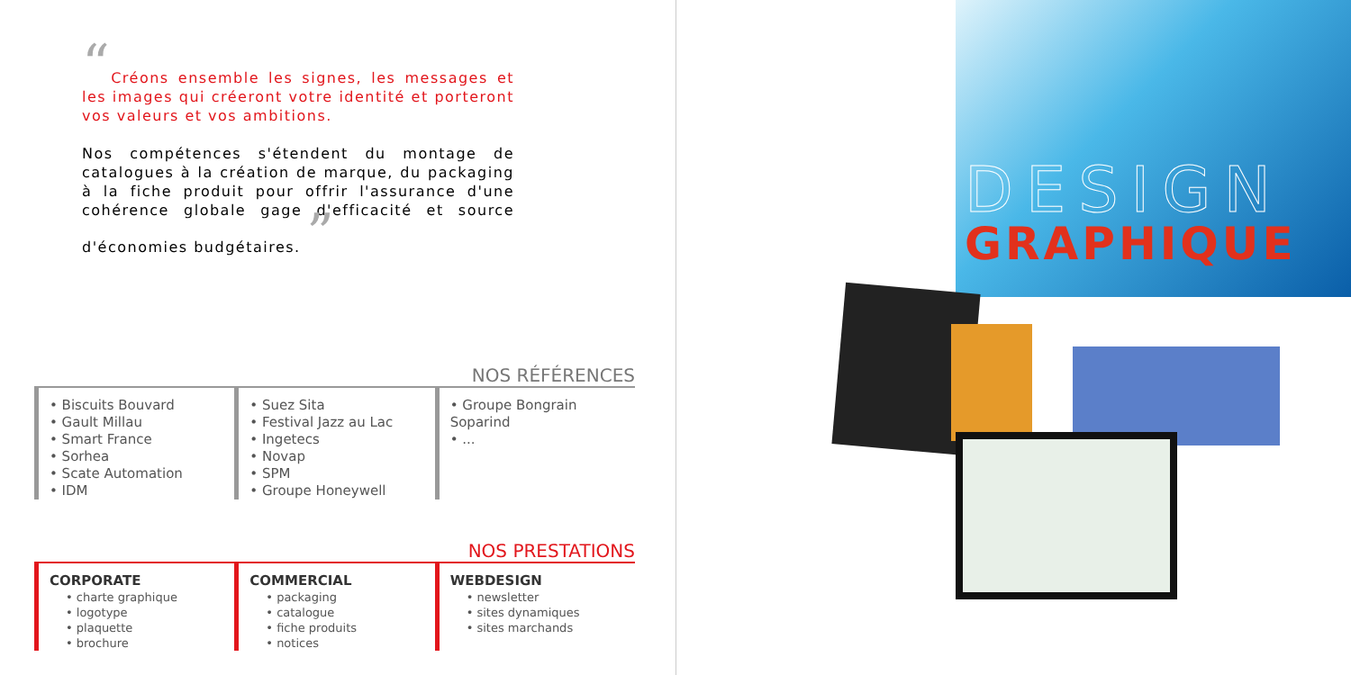“Créons ensemble les signes, les messages et les images qui créeront votre identité et porteront vos valeurs et vos ambitions.
Nos compétences s'étendent du montage de catalogues à la création de marque, du packaging à la fiche produit pour offrir l'assurance d'une cohérence globale gage d'efficacité et source d'économies budgétaires. ”
NOS RÉFÉRENCES
• Biscuits Bouvard
• Gault Millau
• Smart France
• Sorhea
• Scate Automation
• IDM
• Suez Sita
• Festival Jazz au Lac
• Ingetecs
• Novap
• SPM
• Groupe Honeywell
• Groupe Bongrain Soparind
• ...
NOS PRESTATIONS
CORPORATE
• charte graphique
• logotype
• plaquette
• brochure
COMMERCIAL
• packaging
• catalogue
• fiche produits
• notices
WEBDESIGN
• newsletter
• sites dynamiques
• sites marchands
DESIGN
GRAPHIQUE